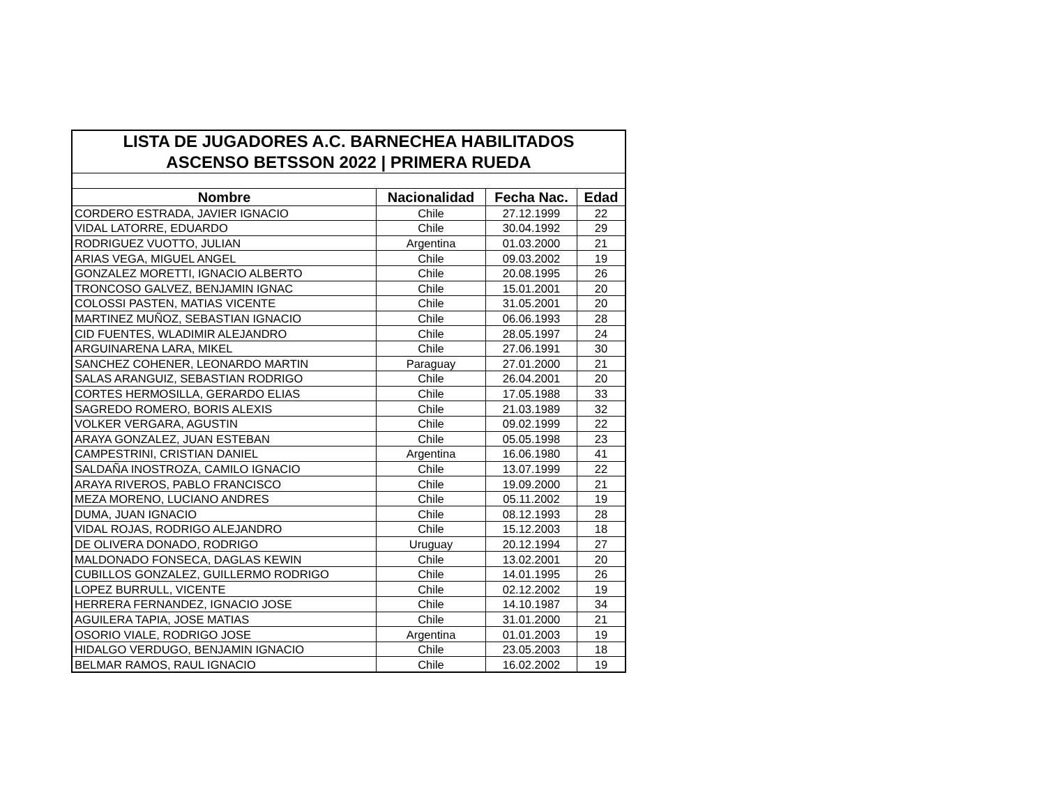| LISTA DE JUGADORES A.C. BARNECHEA HABILITADOS | | | |
| ASCENSO BETSSON 2022 / PRIMERA RUEDA | | | |
| Nombre | Nacionalidad | Fecha Nac. | Edad |
| CORDERO ESTRADA, JAVIER IGNACIO | Chile | 27.12.1999 | 22 |
| VIDAL LATORRE, EDUARDO | Chile | 30.04.1992 | 29 |
| RODRIGUEZ VUOTTO, JULIAN | Argentina | 01.03.2000 | 21 |
| ARIAS VEGA, MIGUEL ANGEL | Chile | 09.03.2002 | 19 |
| GONZALEZ MORETTI, IGNACIO ALBERTO | Chile | 20.08.1995 | 26 |
| TRONCOSO GALVEZ, BENJAMIN IGNAC | Chile | 15.01.2001 | 20 |
| COLOSSI PASTEN, MATIAS VICENTE | Chile | 31.05.2001 | 20 |
| MARTINEZ MUÑOZ, SEBASTIAN IGNACIO | Chile | 06.06.1993 | 28 |
| CID FUENTES, WLADIMIR ALEJANDRO | Chile | 28.05.1997 | 24 |
| ARGUINARENA LARA, MIKEL | Chile | 27.06.1991 | 30 |
| SANCHEZ COHENER, LEONARDO MARTIN | Paraguay | 27.01.2000 | 21 |
| SALAS ARANGUIZ, SEBASTIAN RODRIGO | Chile | 26.04.2001 | 20 |
| CORTES HERMOSILLA, GERARDO ELIAS | Chile | 17.05.1988 | 33 |
| SAGREDO ROMERO, BORIS ALEXIS | Chile | 21.03.1989 | 32 |
| VOLKER VERGARA, AGUSTIN | Chile | 09.02.1999 | 22 |
| ARAYA GONZALEZ, JUAN ESTEBAN | Chile | 05.05.1998 | 23 |
| CAMPESTRINI, CRISTIAN DANIEL | Argentina | 16.06.1980 | 41 |
| SALDAÑA INOSTROZA, CAMILO IGNACIO | Chile | 13.07.1999 | 22 |
| ARAYA RIVEROS, PABLO FRANCISCO | Chile | 19.09.2000 | 21 |
| MEZA MORENO, LUCIANO ANDRES | Chile | 05.11.2002 | 19 |
| DUMA, JUAN IGNACIO | Chile | 08.12.1993 | 28 |
| VIDAL ROJAS, RODRIGO ALEJANDRO | Chile | 15.12.2003 | 18 |
| DE OLIVERA DONADO, RODRIGO | Uruguay | 20.12.1994 | 27 |
| MALDONADO FONSECA, DAGLAS KEWIN | Chile | 13.02.2001 | 20 |
| CUBILLOS GONZALEZ, GUILLERMO RODRIGO | Chile | 14.01.1995 | 26 |
| LOPEZ BURRULL, VICENTE | Chile | 02.12.2002 | 19 |
| HERRERA FERNANDEZ, IGNACIO JOSE | Chile | 14.10.1987 | 34 |
| AGUILERA TAPIA, JOSE MATIAS | Chile | 31.01.2000 | 21 |
| OSORIO VIALE, RODRIGO JOSE | Argentina | 01.01.2003 | 19 |
| HIDALGO VERDUGO, BENJAMIN IGNACIO | Chile | 23.05.2003 | 18 |
| BELMAR RAMOS, RAUL IGNACIO | Chile | 16.02.2002 | 19 |